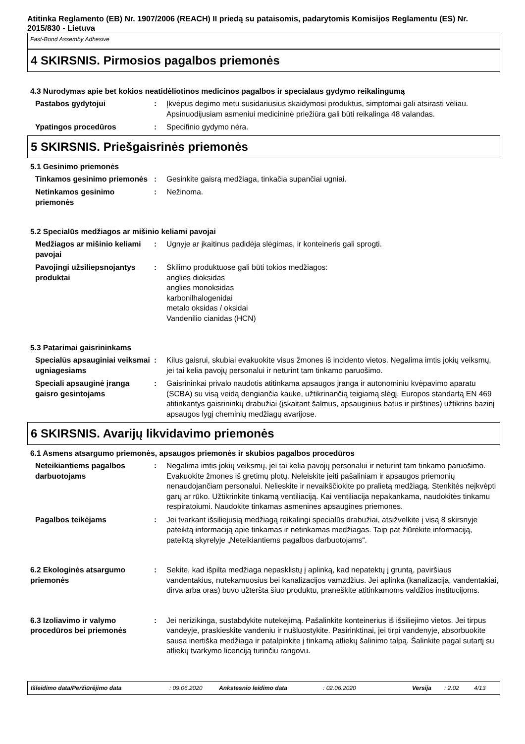Atitinka Reglamento (EB) Nr. 1907/2006 (REACH) II priedą su pataisomis, padarytomis Komisijos Reglamentu (ES) Nr. 2015/830 - Lietuva
Fast-Bond Assemby Adhesive
4 SKIRSNIS. Pirmosios pagalbos priemonės
4.3 Nurodymas apie bet kokios neatidėliotinos medicinos pagalbos ir specialaus gydymo reikalingumą
Pastabos gydytojui : Įkvėpus degimo metu susidariusius skaidymosi produktus, simptomai gali atsirasti vėliau. Apsinuodijusiam asmeniui medicininė priežiūra gali būti reikalinga 48 valandas.
Ypatingos procedūros : Specifinio gydymo nėra.
5 SKIRSNIS. Priešgaisrinės priemonės
5.1 Gesinimo priemonės
Tinkamos gesinimo priemonės
: Gesinkite gaisrą medžiaga, tinkačia supančiai ugniai.
Netinkamos gesinimo priemonės
: Nežinoma.
5.2 Specialūs medžiagos ar mišinio keliami pavojai
Medžiagos ar mišinio keliami pavojai
: Ugnyje ar įkaitinus padidėja slėgimas, ir konteineris gali sprogti.
Pavojingi užsiliepsnojantys produktai
: Skilimo produktuose gali būti tokios medžiagos:
anglies dioksidas
anglies monoksidas
karbonilhalogenidai
metalo oksidas / oksidai
Vandenilio cianidas (HCN)
5.3 Patarimai gaisrininkams
Specialūs apsauginiai veiksmai ugniagesiams
: Kilus gaisrui, skubiai evakuokite visus žmones iš incidento vietos. Negalima imtis jokių veiksmų, jei tai kelia pavojų personalui ir neturint tam tinkamo paruošimo.
Speciali apsauginė įranga gaisro gesintojams
: Gaisrininkai privalo naudotis atitinkama apsaugos įranga ir autonominiu kvėpavimo aparatu (SCBA) su visą veidą dengiančia kauke, užtikrinančią teigiamą slėgį. Europos standartą EN 469 atitinkantys gaisrininkų drabužiai (įskaitant šalmus, apsauginius batus ir pirštines) užtikrins bazinį apsaugos lygį cheminių medžiagų avarijose.
6 SKIRSNIS. Avarijų likvidavimo priemonės
6.1 Asmens atsargumo priemonės, apsaugos priemonės ir skubios pagalbos procedūros
Neteikiantiems pagalbos darbuotojams
: Negalima imtis jokių veiksmų, jei tai kelia pavojų personalui ir neturint tam tinkamo paruošimo. Evakuokite žmones iš gretimų plotų. Neleiskite įeiti pašaliniam ir apsaugos priemonių nenaudojančiam personalui. Nelieskite ir nevaikščiokite po pralietą medžiagą. Stenkitės neįkvėpti garų ar rūko. Užtikrinkite tinkamą ventiliaciją. Kai ventiliacija nepakankama, naudokitės tinkamu respiratoiumi. Naudokite tinkamas asmenines apsaugines priemones.
Pagalbos teikėjams : Jei tvarkant išsiliejusią medžiagą reikalingi specialūs drabužiai, atsižvelkite į visą 8 skirsnyje pateiktą informaciją apie tinkamas ir netinkamas medžiagas. Taip pat žiūrėkite informaciją, pateiktą skyrelyje „Neteikiantiems pagalbos darbuotojams“.
6.2 Ekologinės atsargumo priemonės
: Sekite, kad išpilta medžiaga nepasklistų į aplinką, kad nepatektų į gruntą, paviršiaus vandentakius, nutekamuosius bei kanalizacijos vamzdžius. Jei aplinka (kanalizacija, vandentakiai, dirva arba oras) buvo užteršta šiuo produktu, praneškite atitinkamoms valdžios institucijoms.
6.3 Izoliavimo ir valymo procedūros bei priemonės
: Jei nerizikinga, sustabdykite nutekėjimą. Pašalinkite konteinerius iš išsiliejimo vietos. Jei tirpus vandeyje, praskieskite vandeniu ir nušluostykite. Pasirinktinai, jei tirpi vandenyje, absorbuokite sausa inertiška medžiaga ir patalpinkite į tinkamą atliekų šalinimo talpą. Šalinkite pagal sutartį su atliekų tvarkymo licenciją turinčiu rangovu.
Išleidimo data/Peržiūrėjimo data: 09.06.2020 Ankstesnio leidimo data: 02.06.2020 Versija: 2.02 4/13